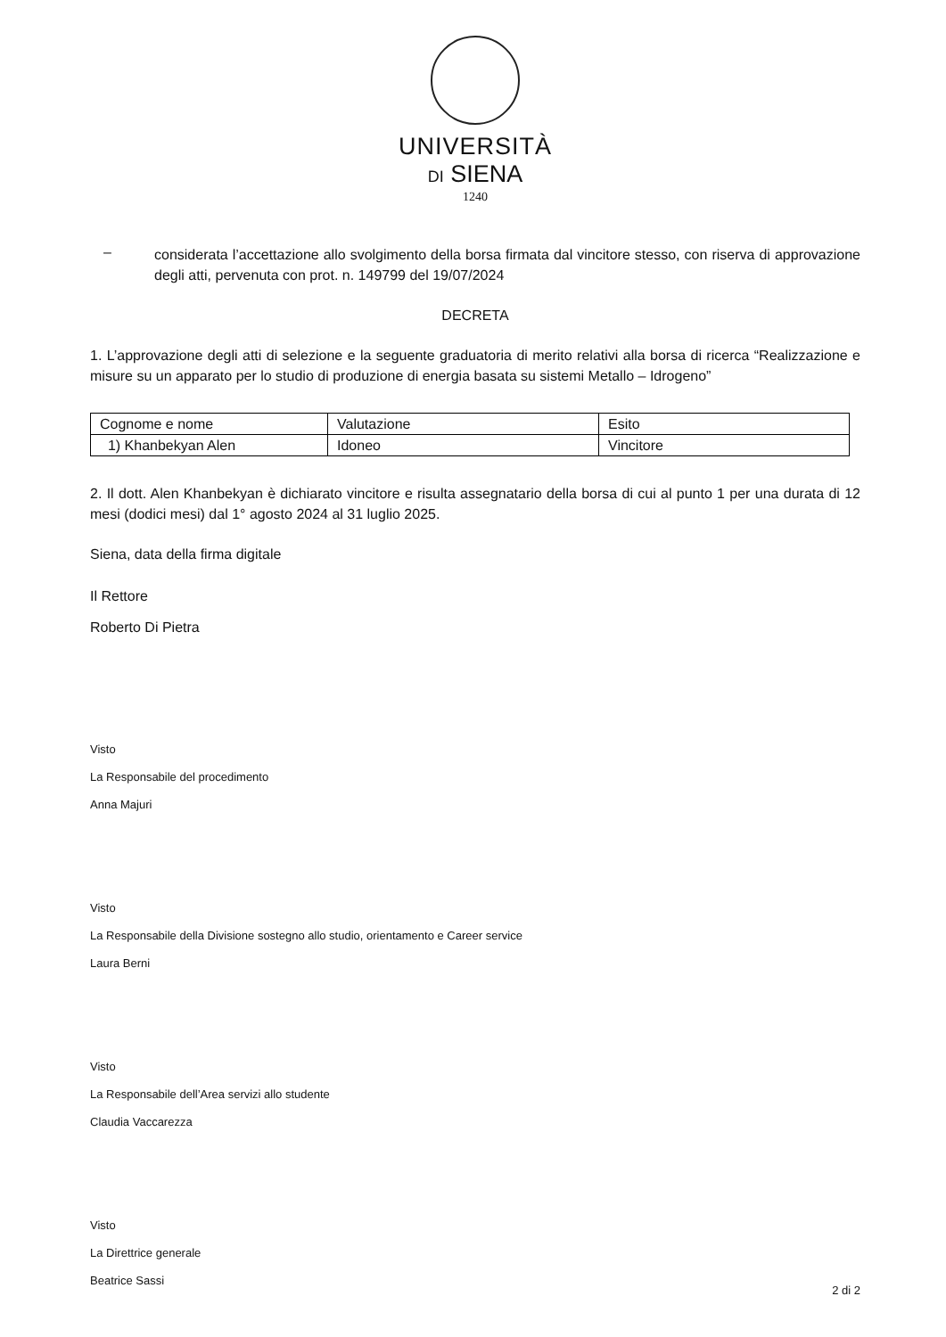UNIVERSITÀ
DI SIENA
1240
–
considerata l’accettazione allo svolgimento della borsa firmata dal vincitore stesso, con riserva di approvazione degli atti, pervenuta con prot. n. 149799 del 19/07/2024
DECRETA
1. L’approvazione degli atti di selezione e la seguente graduatoria di merito relativi alla borsa di ricerca “Realizzazione e misure su un apparato per lo studio di produzione di energia basata su sistemi Metallo – Idrogeno”
| Cognome e nome | Valutazione | Esito |
| 1) Khanbekyan Alen | Idoneo | Vincitore |
2. Il dott. Alen Khanbekyan è dichiarato vincitore e risulta assegnatario della borsa di cui al punto 1 per una durata di 12 mesi (dodici mesi) dal 1° agosto 2024 al 31 luglio 2025.
Siena, data della firma digitale
Il Rettore
Roberto Di Pietra
Visto
La Responsabile del procedimento
Anna Majuri
Visto
La Responsabile della Divisione sostegno allo studio, orientamento e Career service
Laura Berni
Visto
La Responsabile dell’Area servizi allo studente
Claudia Vaccarezza
Visto
La Direttrice generale
Beatrice Sassi
2 di 2